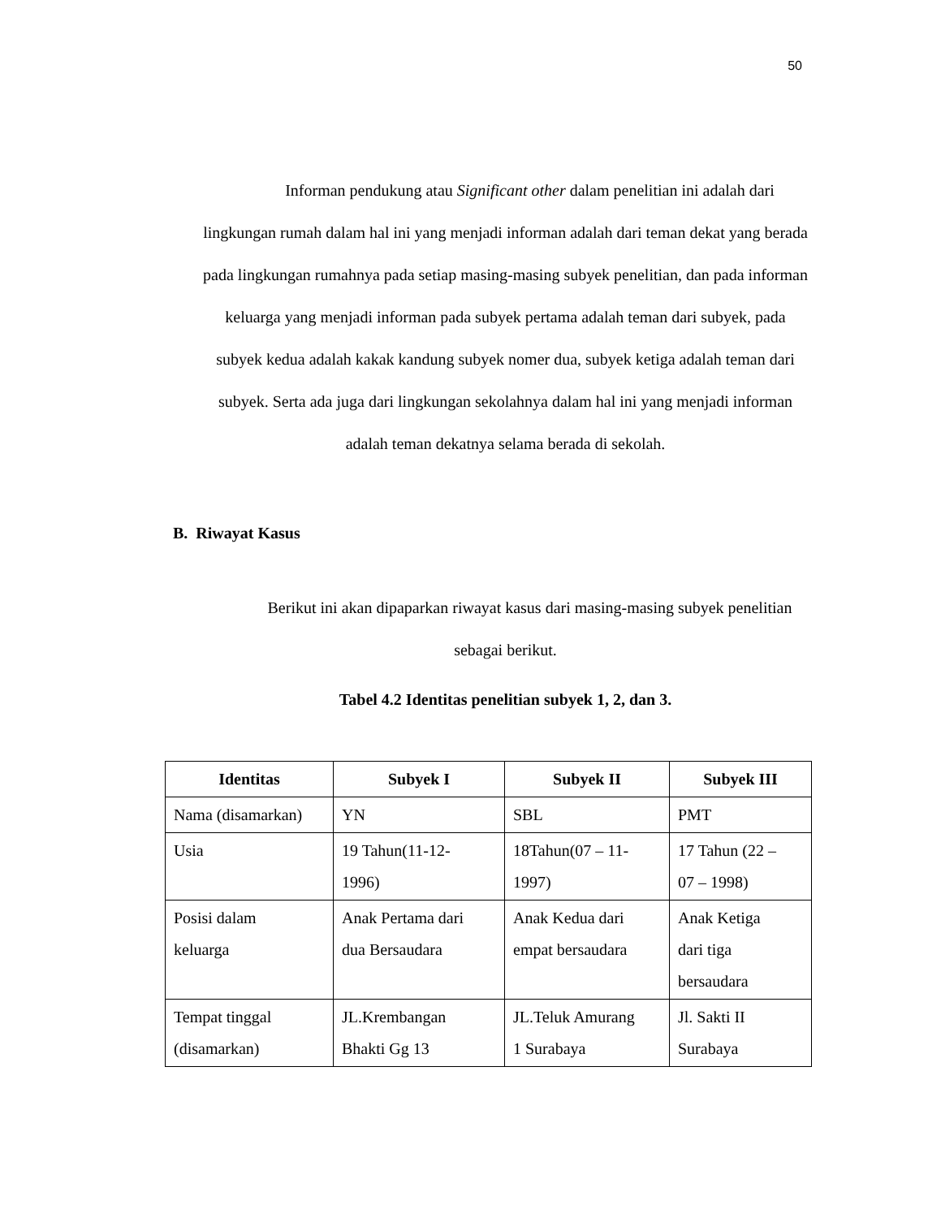50
Informan pendukung atau Significant other dalam penelitian ini adalah dari lingkungan rumah dalam hal ini yang menjadi informan adalah dari teman dekat yang berada pada lingkungan rumahnya pada setiap masing-masing subyek penelitian, dan pada informan keluarga yang menjadi informan pada subyek pertama adalah teman dari subyek, pada subyek kedua adalah kakak kandung subyek nomer dua, subyek ketiga adalah teman dari subyek. Serta ada juga dari lingkungan sekolahnya dalam hal ini yang menjadi informan adalah teman dekatnya selama berada di sekolah.
B. Riwayat Kasus
Berikut ini akan dipaparkan riwayat kasus dari masing-masing subyek penelitian sebagai berikut.
Tabel 4.2 Identitas penelitian subyek 1, 2, dan 3.
| Identitas | Subyek I | Subyek II | Subyek III |
| --- | --- | --- | --- |
| Nama (disamarkan) | YN | SBL | PMT |
| Usia | 19 Tahun(11-12- 1996) | 18Tahun(07 – 11- 1997) | 17 Tahun (22 – 07 – 1998) |
| Posisi dalam keluarga | Anak Pertama dari dua Bersaudara | Anak Kedua dari empat bersaudara | Anak Ketiga dari tiga bersaudara |
| Tempat tinggal (disamarkan) | JL.Krembangan Bhakti Gg 13 | JL.Teluk Amurang 1 Surabaya | Jl. Sakti II Surabaya |